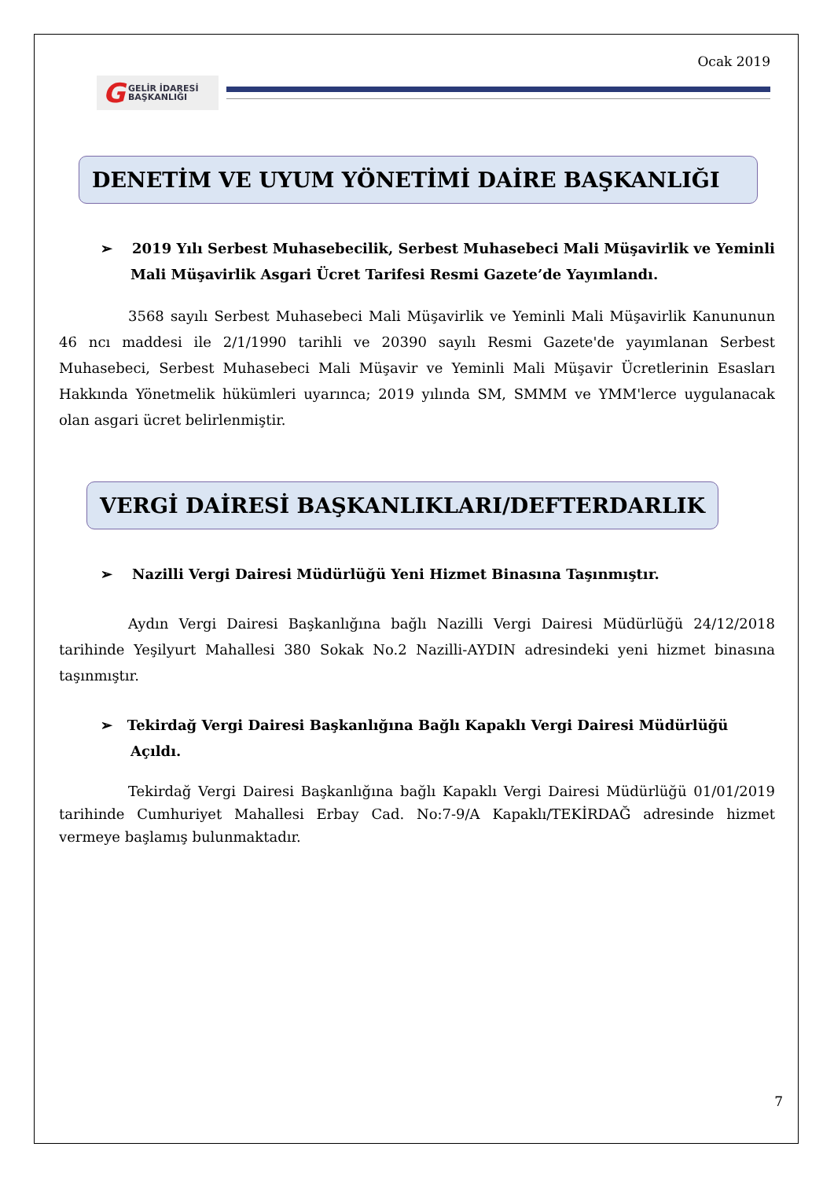Ocak 2019
G GELİR İDARESİ
BAŞKANLIĞI
DENETİM VE UYUM YÖNETİMİ DAİRE BAŞKANLIĞI
➢ 2019 Yılı Serbest Muhasebecilik, Serbest Muhasebeci Mali Müşavirlik ve Yeminli Mali Müşavirlik Asgari Ücret Tarifesi Resmi Gazete’de Yayımlandı.
3568 sayılı Serbest Muhasebeci Mali Müşavirlik ve Yeminli Mali Müşavirlik Kanununun 46 ncı maddesi ile 2/1/1990 tarihli ve 20390 sayılı Resmi Gazete'de yayımlanan Serbest Muhasebeci, Serbest Muhasebeci Mali Müşavir ve Yeminli Mali Müşavir Ücretlerinin Esasları Hakkında Yönetmelik hükümleri uyarınca; 2019 yılında SM, SMMM ve YMM'lerce uygulanacak olan asgari ücret belirlenmiştir.
VERGİ DAİRESİ BAŞKANLIKLARI/DEFTERDARLIK
➢ Nazilli Vergi Dairesi Müdürlüğü Yeni Hizmet Binasına Taşınmıştır.
Aydın Vergi Dairesi Başkanlığına bağlı Nazilli Vergi Dairesi Müdürlüğü 24/12/2018 tarihinde Yeşilyurt Mahallesi 380 Sokak No.2 Nazilli-AYDIN adresindeki yeni hizmet binasına taşınmıştır.
➢ Tekirdağ Vergi Dairesi Başkanlığına Bağlı Kapaklı Vergi Dairesi Müdürlüğü Açıldı.
Tekirdağ Vergi Dairesi Başkanlığına bağlı Kapaklı Vergi Dairesi Müdürlüğü 01/01/2019 tarihinde Cumhuriyet Mahallesi Erbay Cad. No:7-9/A Kapaklı/TEKİRDAĞ adresinde hizmet vermeye başlamış bulunmaktadır.
7